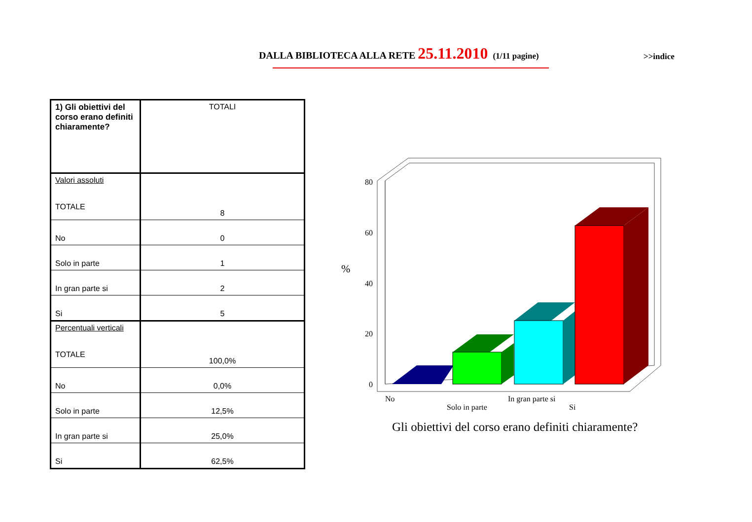DALLA BIBLIOTECA ALLA RETE 25.11.2010 (1/11 pagine)
>>indice
| 1) Gli obiettivi del corso erano definiti chiaramente? | TOTALI |
| Valori assoluti TOTALE | 8 |
| No | 0 |
| Solo in parte | 1 |
| In gran parte si | 2 |
| Si | 5 |
| Percentuali verticali TOTALE | 100,0% |
| No | 0,0% |
| Solo in parte | 12,5% |
| In gran parte si | 25,0% |
| Si | 62,5% |
80
60
40
20
0
%
No
Solo in parte
In gran parte si
Si
Gli obiettivi del corso erano definiti chiaramente?